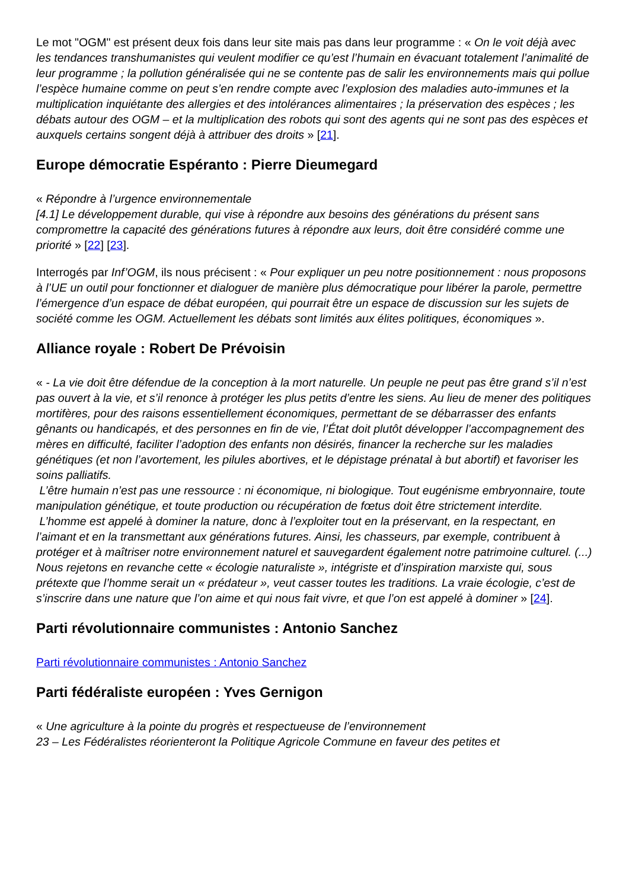Le mot "OGM" est présent deux fois dans leur site mais pas dans leur programme : « On le voit déjà avec les tendances transhumanistes qui veulent modifier ce qu’est l’humain en évacuant totalement l’animalité de leur programme ; la pollution généralisée qui ne se contente pas de salir les environnements mais qui pollue l’espèce humaine comme on peut s’en rendre compte avec l’explosion des maladies auto-immunes et la multiplication inquiétante des allergies et des intolérances alimentaires ; la préservation des espèces ; les débats autour des OGM – et la multiplication des robots qui sont des agents qui ne sont pas des espèces et auxquels certains songent déjà à attribuer des droits » [21].
Europe démocratie Espéranto : Pierre Dieumegard
« Répondre à l’urgence environnementale
[4.1] Le développement durable, qui vise à répondre aux besoins des générations du présent sans compromettre la capacité des générations futures à répondre aux leurs, doit être considéré comme une priorité » [22] [23].
Interrogés par Inf’OGM, ils nous précisent : « Pour expliquer un peu notre positionnement : nous proposons à l’UE un outil pour fonctionner et dialoguer de manière plus démocratique pour libérer la parole, permettre l’émergence d’un espace de débat européen, qui pourrait être un espace de discussion sur les sujets de société comme les OGM. Actuellement les débats sont limités aux élites politiques, économiques ».
Alliance royale : Robert De Prévoisin
« - La vie doit être défendue de la conception à la mort naturelle. Un peuple ne peut pas être grand s’il n’est pas ouvert à la vie, et s’il renonce à protéger les plus petits d’entre les siens. Au lieu de mener des politiques mortifères, pour des raisons essentiellement économiques, permettant de se débarrasser des enfants gênants ou handicapés, et des personnes en fin de vie, l’État doit plutôt développer l’accompagnement des mères en difficulté, faciliter l’adoption des enfants non désirés, financer la recherche sur les maladies génétiques (et non l’avortement, les pilules abortives, et le dépistage prénatal à but abortif) et favoriser les soins palliatifs.
L’être humain n’est pas une ressource : ni économique, ni biologique. Tout eugénisme embryonnaire, toute manipulation génétique, et toute production ou récupération de fœtus doit être strictement interdite.
L’homme est appelé à dominer la nature, donc à l’exploiter tout en la préservant, en la respectant, en l’aimant et en la transmettant aux générations futures. Ainsi, les chasseurs, par exemple, contribuent à protéger et à maîtriser notre environnement naturel et sauvegardent également notre patrimoine culturel. (...) Nous rejetons en revanche cette « écologie naturaliste », intégriste et d’inspiration marxiste qui, sous prétexte que l’homme serait un « prédateur », veut casser toutes les traditions. La vraie écologie, c’est de s’inscrire dans une nature que l’on aime et qui nous fait vivre, et que l’on est appelé à dominer » [24].
Parti révolutionnaire communistes : Antonio Sanchez
Parti révolutionnaire communistes : Antonio Sanchez
Parti fédéraliste européen : Yves Gernigon
« Une agriculture à la pointe du progrès et respectueuse de l’environnement
23 – Les Fédéralistes réorienteront la Politique Agricole Commune en faveur des petites et